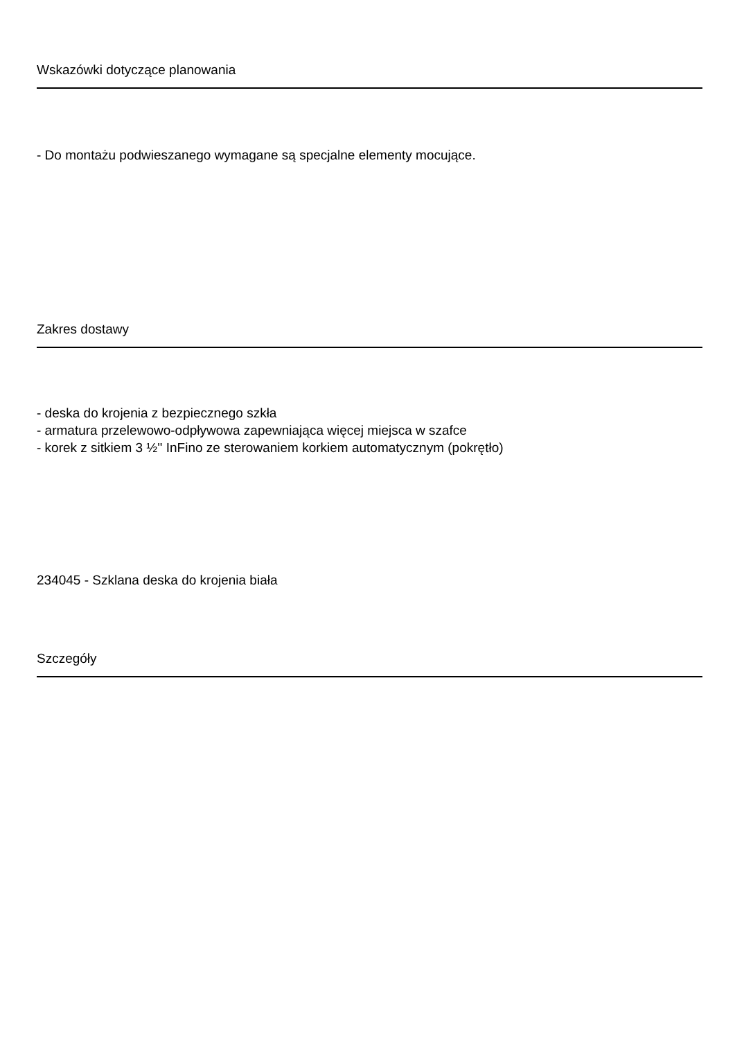Wskazówki dotyczące planowania
- Do montażu podwieszanego wymagane są specjalne elementy mocujące.
Zakres dostawy
- deska do krojenia z bezpiecznego szkła
- armatura przelewowo-odpływowa zapewniająca więcej miejsca w szafce
- korek z sitkiem 3 ½'' InFino ze sterowaniem korkiem automatycznym (pokrętło)
234045 - Szklana deska do krojenia biała
Szczegóły